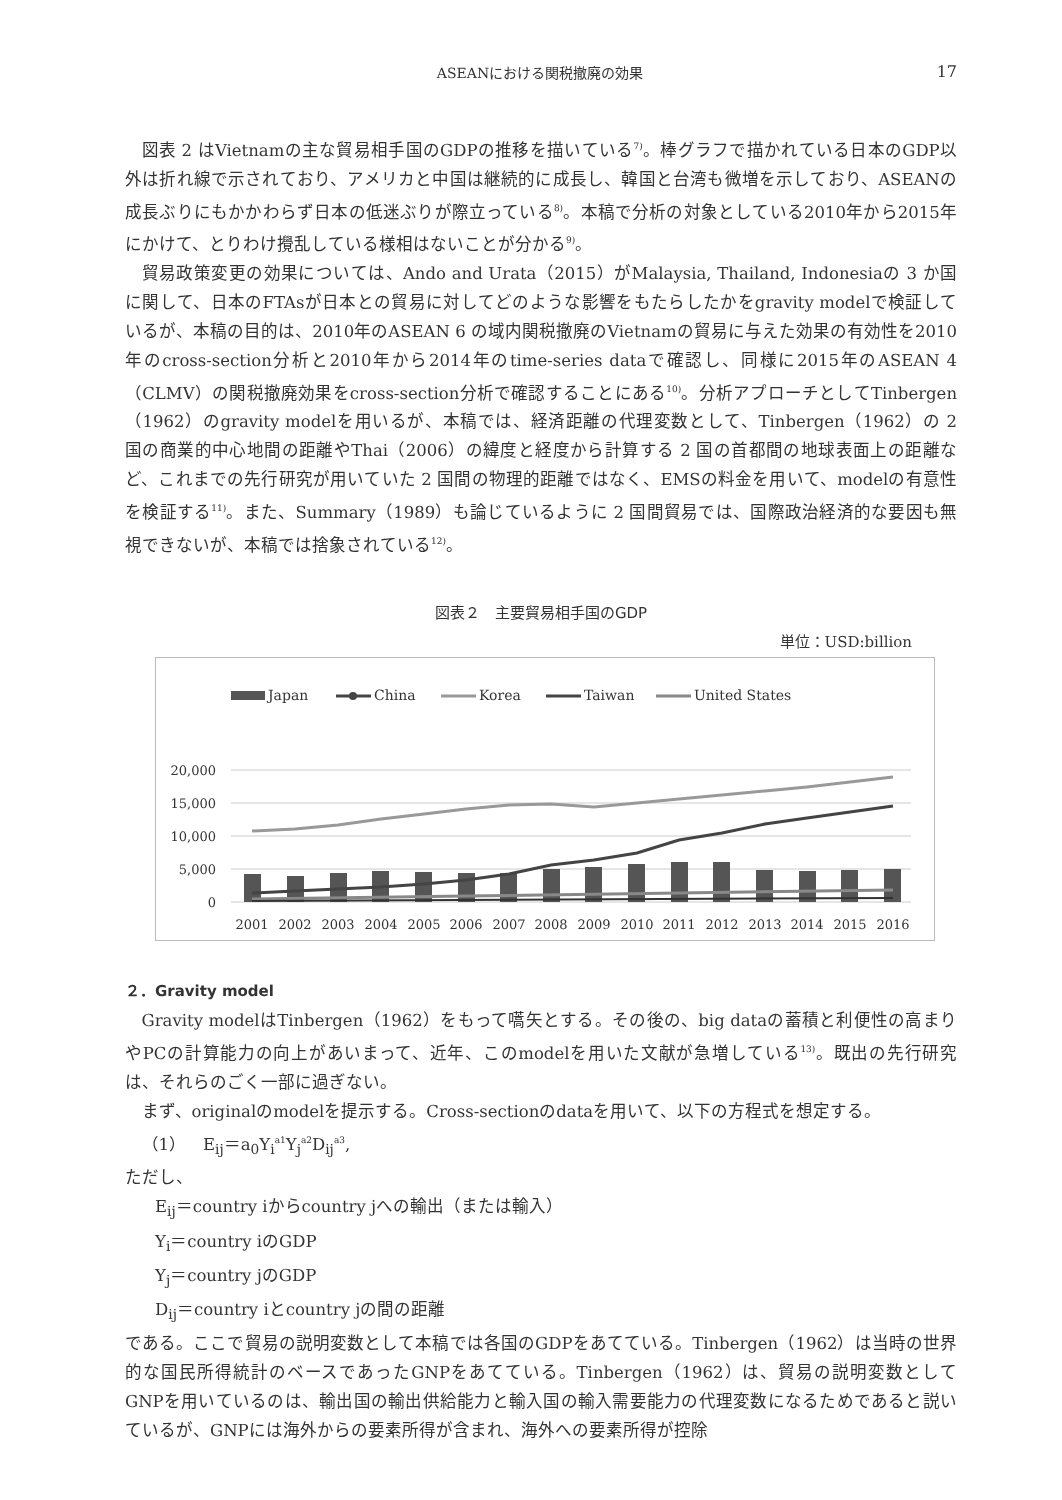ASEANにおける関税撤廃の効果 17
図表 2 はVietnamの主な貿易相手国のGDPの推移を描いている<sup>7)</sup>。棒グラフで描かれている日本のGDP以外は折れ線で示されており、アメリカと中国は継続的に成長し、韓国と台湾も微増を示しており、ASEANの成長ぶりにもかかわらず日本の低迷ぶりが際立っている<sup>8)</sup>。本稿で分析の対象としている2010年から2015年にかけて、とりわけ攪乱している様相はないことが分かる<sup>9)</sup>。
貿易政策変更の効果については、Ando and Urata（2015）がMalaysia, Thailand, Indonesiaの 3 か国に関して、日本のFTAsが日本との貿易に対してどのような影響をもたらしたかをgravity modelで検証しているが、本稿の目的は、2010年のASEAN 6 の域内関税撤廃のVietnamの貿易に与えた効果の有効性を2010年のcross-section分析と2010年から2014年のtime-series dataで確認し、同様に2015年のASEAN 4 （CLMV）の関税撤廃効果をcross-section分析で確認することにある<sup>10)</sup>。分析アプローチとしてTinbergen（1962）のgravity modelを用いるが、本稿では、経済距離の代理変数として、Tinbergen（1962）の 2 国の商業的中心地間の距離やThai（2006）の緯度と経度から計算する 2 国の首都間の地球表面上の距離など、これまでの先行研究が用いていた 2 国間の物理的距離ではなく、EMSの料金を用いて、modelの有意性を検証する<sup>11)</sup>。また、Summary（1989）も論じているように 2 国間貿易では、国際政治経済的な要因も無視できないが、本稿では捨象されている<sup>12)</sup>。
図表２　主要貿易相手国のGDP
単位：USD:billion
Japan
China
Korea
Taiwan
United States
20,000
15,000
10,000
5,000
0
2001
2002
2003
2004
2005
2006
2007
2008
2009
2010
2011
2012
2013
2014
2015
2016
２．Gravity model
Gravity modelはTinbergen（1962）をもって嚆矢とする。その後の、big dataの蓄積と利便性の高まりやPCの計算能力の向上があいまって、近年、このmodelを用いた文献が急増している<sup>13)</sup>。既出の先行研究は、それらのごく一部に過ぎない。
まず、originalのmodelを提示する。Cross-sectionのdataを用いて、以下の方程式を想定する。
（1）　E<sub>ij</sub>＝a<sub>0</sub>Y<sub>i</sub><sup>a1</sup>Y<sub>j</sub><sup>a2</sup>D<sub>ij</sub><sup>a3</sup>,
ただし、
E<sub>ij</sub>＝country iからcountry jへの輸出（または輸入）
Y<sub>i</sub>＝country iのGDP
Y<sub>j</sub>＝country jのGDP
D<sub>ij</sub>＝country iとcountry jの間の距離
である。ここで貿易の説明変数として本稿では各国のGDPをあてている。Tinbergen（1962）は当時の世界的な国民所得統計のベースであったGNPをあてている。Tinbergen（1962）は、貿易の説明変数としてGNPを用いているのは、輸出国の輸出供給能力と輸入国の輸入需要能力の代理変数になるためであると説いているが、GNPには海外からの要素所得が含まれ、海外への要素所得が控除